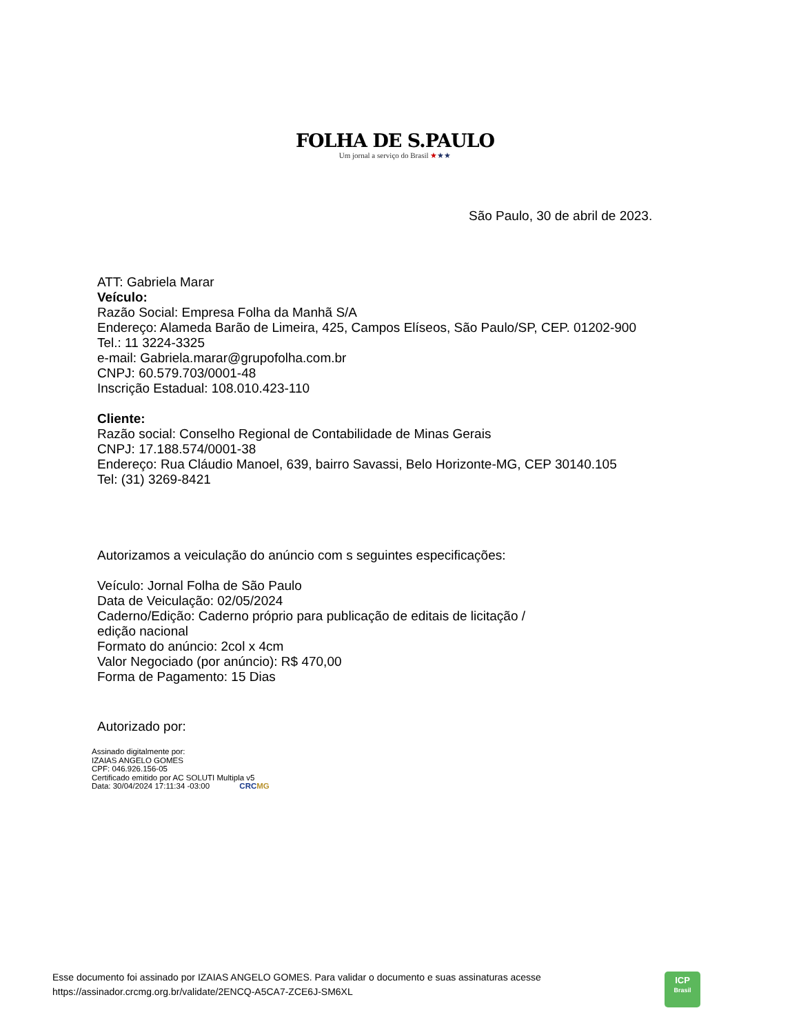FOLHA DE S.PAULO
Um jornal a serviço do Brasil ★★★
São Paulo, 30 de abril de 2023.
ATT: Gabriela Marar
Veículo:
Razão Social: Empresa Folha da Manhã S/A
Endereço: Alameda Barão de Limeira, 425, Campos Elíseos, São Paulo/SP, CEP. 01202-900
Tel.: 11 3224-3325
e-mail: Gabriela.marar@grupofolha.com.br
CNPJ: 60.579.703/0001-48
Inscrição Estadual: 108.010.423-110
Cliente:
Razão social: Conselho Regional de Contabilidade de Minas Gerais
CNPJ: 17.188.574/0001-38
Endereço: Rua Cláudio Manoel, 639, bairro Savassi, Belo Horizonte-MG, CEP 30140.105
Tel: (31) 3269-8421
Autorizamos a veiculação do anúncio com s seguintes especificações:
Veículo: Jornal Folha de São Paulo
Data de Veiculação: 02/05/2024
Caderno/Edição: Caderno próprio para publicação de editais de licitação /
edição nacional
Formato do anúncio: 2col x 4cm
Valor Negociado (por anúncio): R$ 470,00
Forma de Pagamento: 15 Dias
Autorizado por:
Assinado digitalmente por:
IZAIAS ANGELO GOMES
CPF: 046.926.156-05
Certificado emitido por AC SOLUTI Multipla v5
Data: 30/04/2024 17:11:34 -03:00 CRCMG
Esse documento foi assinado por IZAIAS ANGELO GOMES. Para validar o documento e suas assinaturas acesse
https://assinador.crcmg.org.br/validate/2ENCQ-A5CA7-ZCE6J-SM6XL
ICP
Brasil